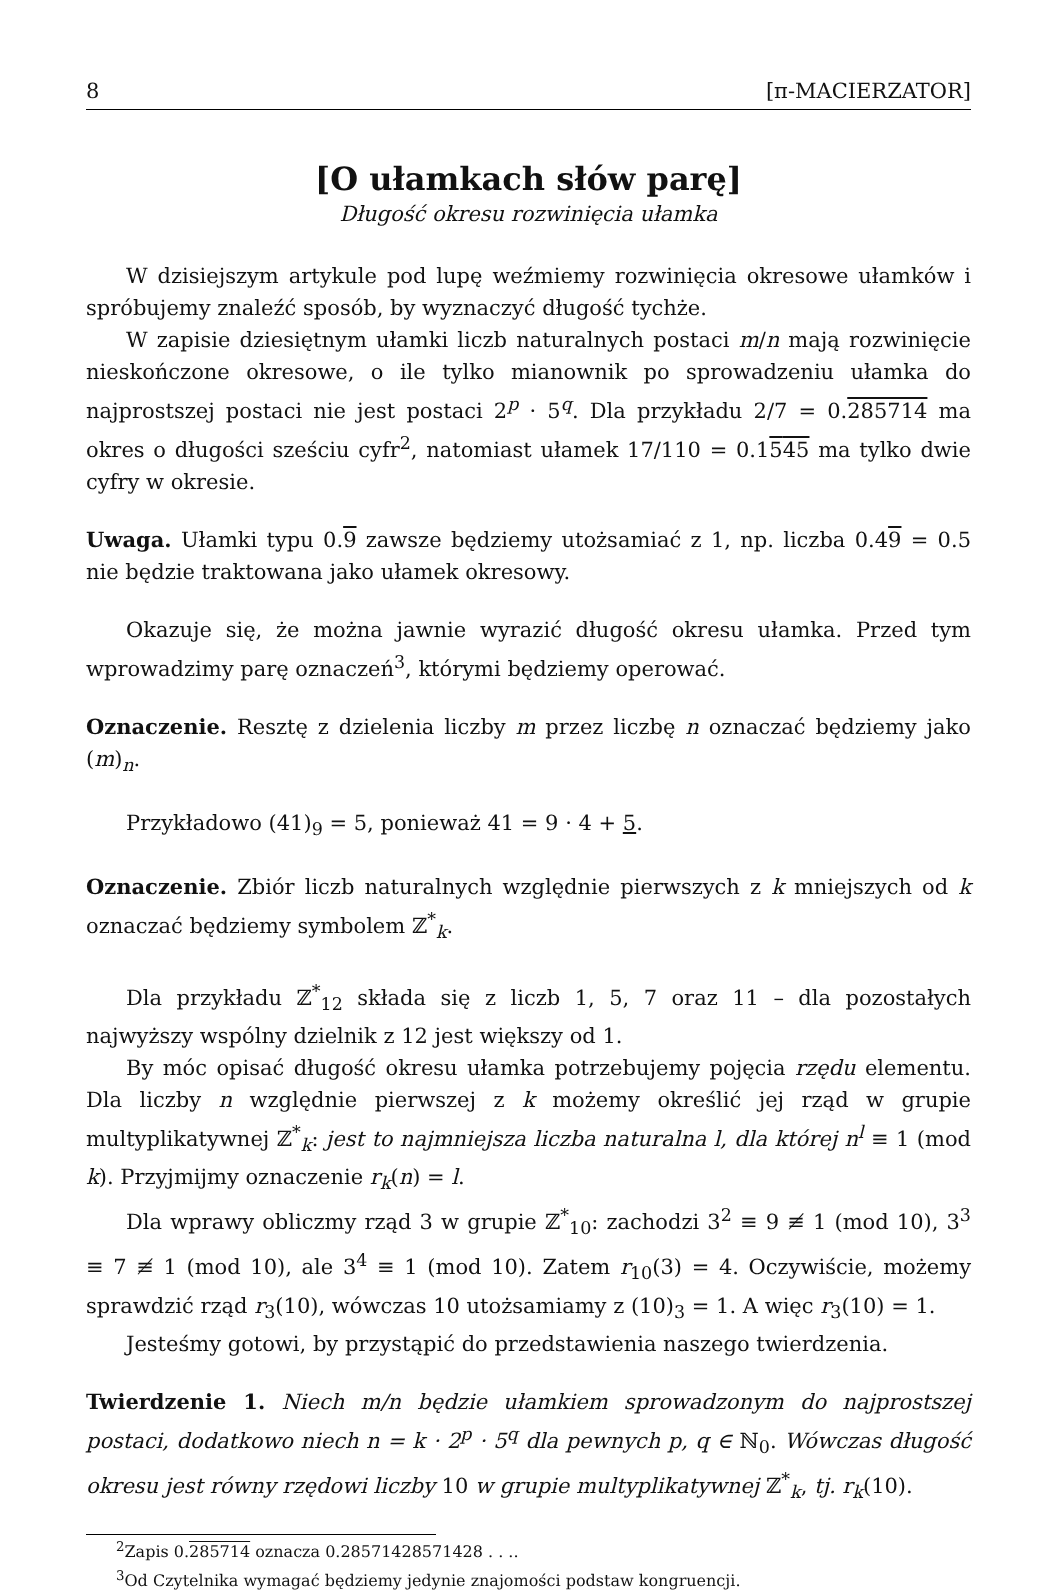8 [π-MACIERZATOR]
[O ułamkach słów parę]
Długość okresu rozwinięcia ułamka
W dzisiejszym artykule pod lupę weźmiemy rozwinięcia okresowe ułamków i spróbujemy znaleźć sposób, by wyznaczyć długość tychże.
W zapisie dziesiętnym ułamki liczb naturalnych postaci m/n mają rozwinięcie nieskończone okresowe, o ile tylko mianownik po sprowadzeniu ułamka do najprostszej postaci nie jest postaci 2<sup>p</sup> · 5<sup>q</sup>. Dla przykładu 2/7 = 0.285714 ma okres o długości sześciu cyfr<sup>2</sup>, natomiast ułamek 17/110 = 0.1545 ma tylko dwie cyfry w okresie.
Uwaga. Ułamki typu 0.9 zawsze będziemy utożsamiać z 1, np. liczba 0.49 = 0.5 nie będzie traktowana jako ułamek okresowy.
Okazuje się, że można jawnie wyrazić długość okresu ułamka. Przed tym wprowadzimy parę oznaczeń<sup>3</sup>, którymi będziemy operować.
Oznaczenie. Resztę z dzielenia liczby m przez liczbę n oznaczać będziemy jako (m)<sub>n</sub>.
Przykładowo (41)<sub>9</sub> = 5, ponieważ 41 = 9 · 4 + 5.
Oznaczenie. Zbiór liczb naturalnych względnie pierwszych z k mniejszych od k oznaczać będziemy symbolem ℤ<sup>*</sup><sub>k</sub>.
Dla przykładu ℤ<sup>*</sup><sub>12</sub> składa się z liczb 1, 5, 7 oraz 11 – dla pozostałych najwyższy wspólny dzielnik z 12 jest większy od 1.
By móc opisać długość okresu ułamka potrzebujemy pojęcia rzędu elementu. Dla liczby n względnie pierwszej z k możemy określić jej rząd w grupie multyplikatywnej ℤ<sup>*</sup><sub>k</sub>: jest to najmniejsza liczba naturalna l, dla której n<sup>l</sup> ≡ 1 (mod k). Przyjmijmy oznaczenie r<sub>k</sub>(n) = l.
Dla wprawy obliczmy rząd 3 w grupie ℤ<sup>*</sup><sub>10</sub>: zachodzi 3<sup>2</sup> ≡ 9 ≢ 1 (mod 10), 3<sup>3</sup> ≡ 7 ≢ 1 (mod 10), ale 3<sup>4</sup> ≡ 1 (mod 10). Zatem r<sub>10</sub>(3) = 4. Oczywiście, możemy sprawdzić rząd r<sub>3</sub>(10), wówczas 10 utożsamiamy z (10)<sub>3</sub> = 1. A więc r<sub>3</sub>(10) = 1.
Jesteśmy gotowi, by przystąpić do przedstawienia naszego twierdzenia.
Twierdzenie 1. Niech m/n będzie ułamkiem sprowadzonym do najprostszej postaci, dodatkowo niech n = k · 2<sup>p</sup> · 5<sup>q</sup> dla pewnych p, q ∈ ℕ<sub>0</sub>. Wówczas długość okresu jest równy rzędowi liczby 10 w grupie multyplikatywnej ℤ<sup>*</sup><sub>k</sub>, tj. r<sub>k</sub>(10).
<sup>2</sup> Zapis 0.285714 oznacza 0.28571428571428 . . ..
<sup>3</sup> Od Czytelnika wymagać będziemy jedynie znajomości podstaw kongruencji.